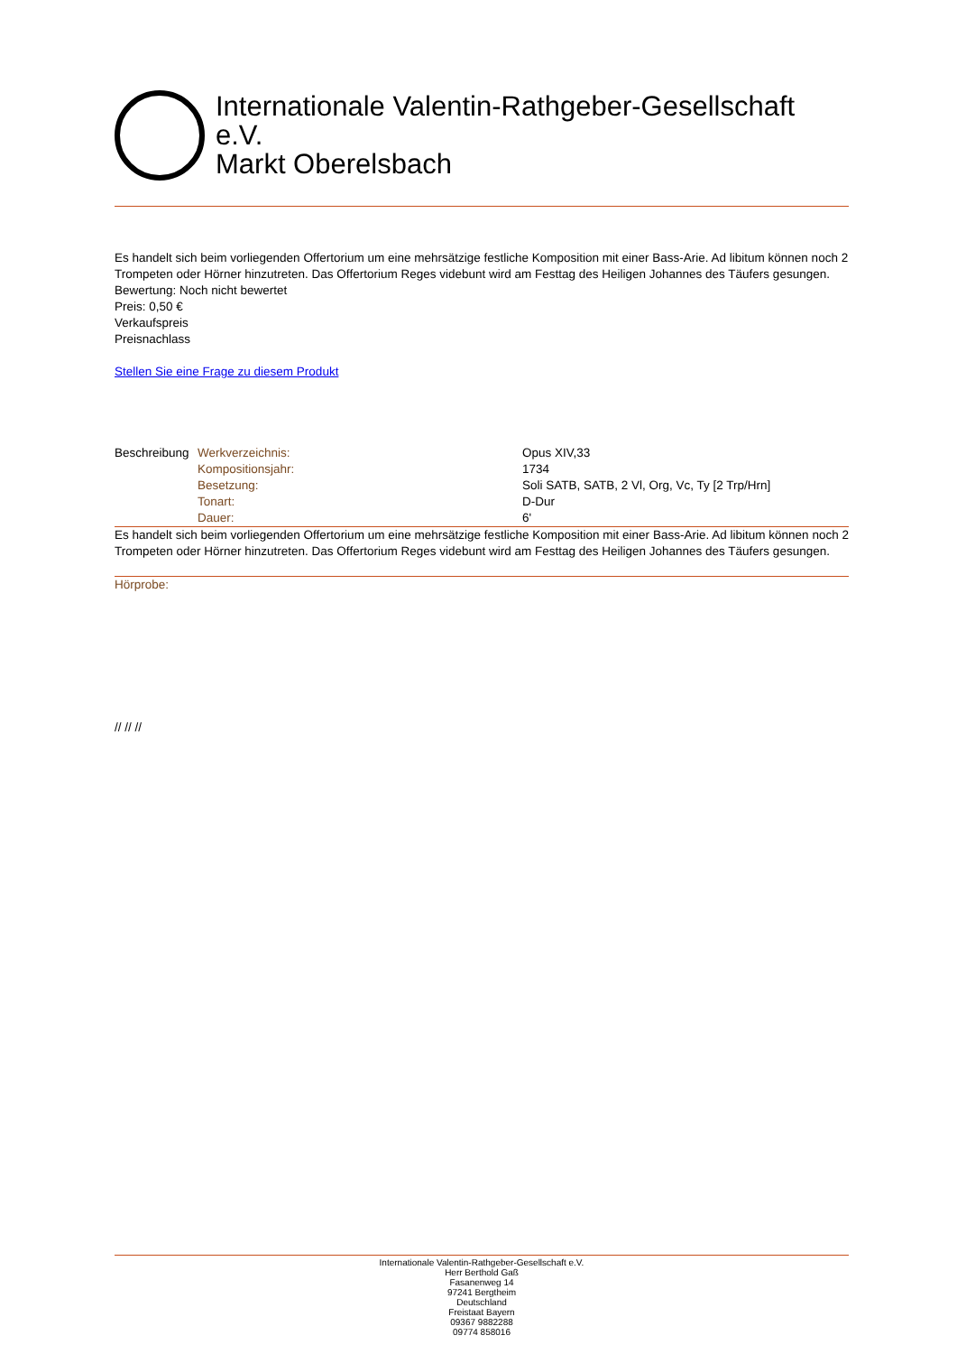Internationale Valentin-Rathgeber-Gesellschaft e.V.
Markt Oberelsbach
Es handelt sich beim vorliegenden Offertorium um eine mehrsätzige festliche Komposition mit einer Bass-Arie. Ad libitum können noch 2 Trompeten oder Hörner hinzutreten. Das Offertorium Reges videbunt wird am Festtag des Heiligen Johannes des Täufers gesungen.
Bewertung: Noch nicht bewertet
Preis: 0,50 €
Verkaufspreis
Preisnachlass
Stellen Sie eine Frage zu diesem Produkt
| Beschreibung | Werkverzeichnis: | Opus XIV,33 |
| | Kompositionsjahr: | 1734 |
| | Besetzung: | Soli SATB, SATB, 2 Vl, Org, Vc, Ty [2 Trp/Hrn] |
| | Tonart: | D-Dur |
| | Dauer: | 6' |
Es handelt sich beim vorliegenden Offertorium um eine mehrsätzige festliche Komposition mit einer Bass-Arie. Ad libitum können noch 2 Trompeten oder Hörner hinzutreten. Das Offertorium Reges videbunt wird am Festtag des Heiligen Johannes des Täufers gesungen.
Hörprobe:
// // //
Internationale Valentin-Rathgeber-Gesellschaft e.V.
Herr Berthold Gaß
Fasanenweg 14
97241 Bergtheim
Deutschland
Freistaat Bayern
09367 9882288
09774 858016